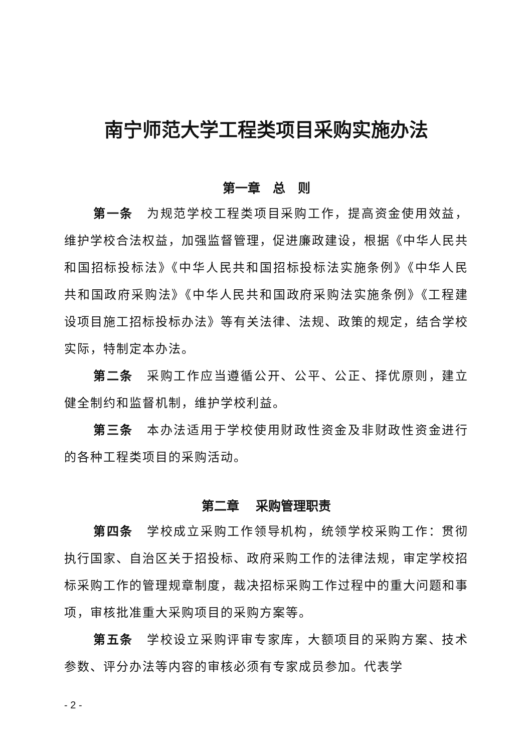南宁师范大学工程类项目采购实施办法
第一章　总　则
第一条　为规范学校工程类项目采购工作，提高资金使用效益，维护学校合法权益，加强监督管理，促进廉政建设，根据《中华人民共和国招标投标法》《中华人民共和国招标投标法实施条例》《中华人民共和国政府采购法》《中华人民共和国政府采购法实施条例》《工程建设项目施工招标投标办法》等有关法律、法规、政策的规定，结合学校实际，特制定本办法。
第二条　采购工作应当遵循公开、公平、公正、择优原则，建立健全制约和监督机制，维护学校利益。
第三条　本办法适用于学校使用财政性资金及非财政性资金进行的各种工程类项目的采购活动。
第二章　 采购管理职责
第四条　学校成立采购工作领导机构，统领学校采购工作：贯彻执行国家、自治区关于招投标、政府采购工作的法律法规，审定学校招标采购工作的管理规章制度，裁决招标采购工作过程中的重大问题和事项，审核批准重大采购项目的采购方案等。
第五条　学校设立采购评审专家库，大额项目的采购方案、技术参数、评分办法等内容的审核必须有专家成员参加。代表学
- 2 -